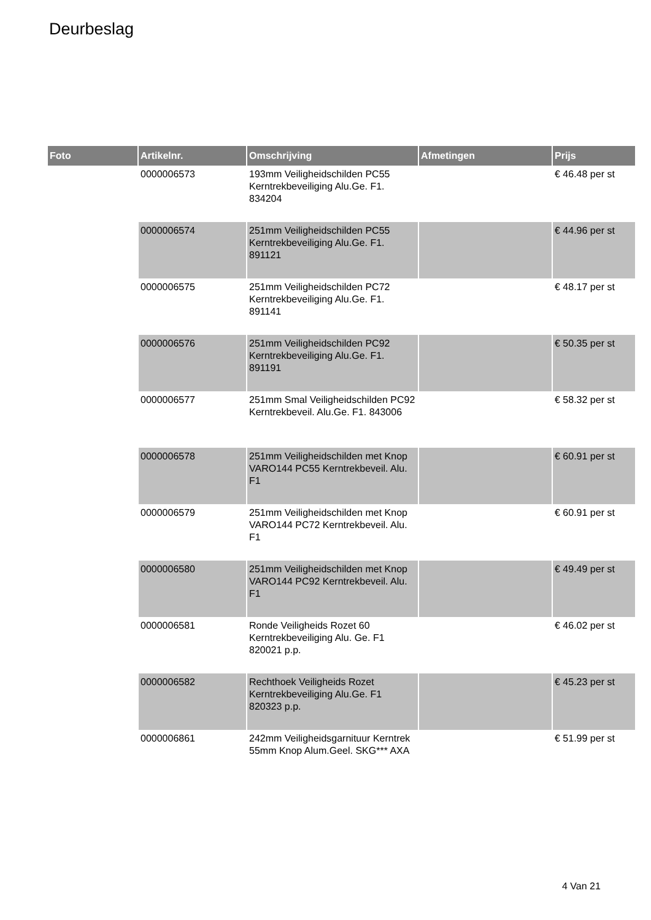Deurbeslag
| Foto | Artikelnr. | Omschrijving | Afmetingen | Prijs |
| --- | --- | --- | --- | --- |
| | 0000006573 | 193mm Veiligheidschilden PC55 Kerntrekbeveiliging Alu.Ge. F1. 834204 | | € 46.48 per st |
| | 0000006574 | 251mm Veiligheidschilden PC55 Kerntrekbeveiliging Alu.Ge. F1. 891121 | | € 44.96 per st |
| | 0000006575 | 251mm Veiligheidschilden PC72 Kerntrekbeveiliging Alu.Ge. F1. 891141 | | € 48.17 per st |
| | 0000006576 | 251mm Veiligheidschilden PC92 Kerntrekbeveiliging Alu.Ge. F1. 891191 | | € 50.35 per st |
| | 0000006577 | 251mm Smal Veiligheidschilden PC92 Kerntrekbeveil. Alu.Ge. F1. 843006 | | € 58.32 per st |
| | 0000006578 | 251mm Veiligheidschilden met Knop VARO144 PC55 Kerntrekbeveil. Alu. F1 | | € 60.91 per st |
| | 0000006579 | 251mm Veiligheidschilden met Knop VARO144 PC72 Kerntrekbeveil. Alu. F1 | | € 60.91 per st |
| | 0000006580 | 251mm Veiligheidschilden met Knop VARO144 PC92 Kerntrekbeveil. Alu. F1 | | € 49.49 per st |
| | 0000006581 | Ronde Veiligheids Rozet 60 Kerntrekbeveiliging Alu. Ge. F1 820021 p.p. | | € 46.02 per st |
| | 0000006582 | Rechthoek Veiligheids Rozet Kerntrekbeveiliging Alu.Ge. F1 820323 p.p. | | € 45.23 per st |
| | 0000006861 | 242mm Veiligheidsgarnituur Kerntrek 55mm Knop Alum.Geel. SKG*** AXA | | € 51.99 per st |
4 Van 21